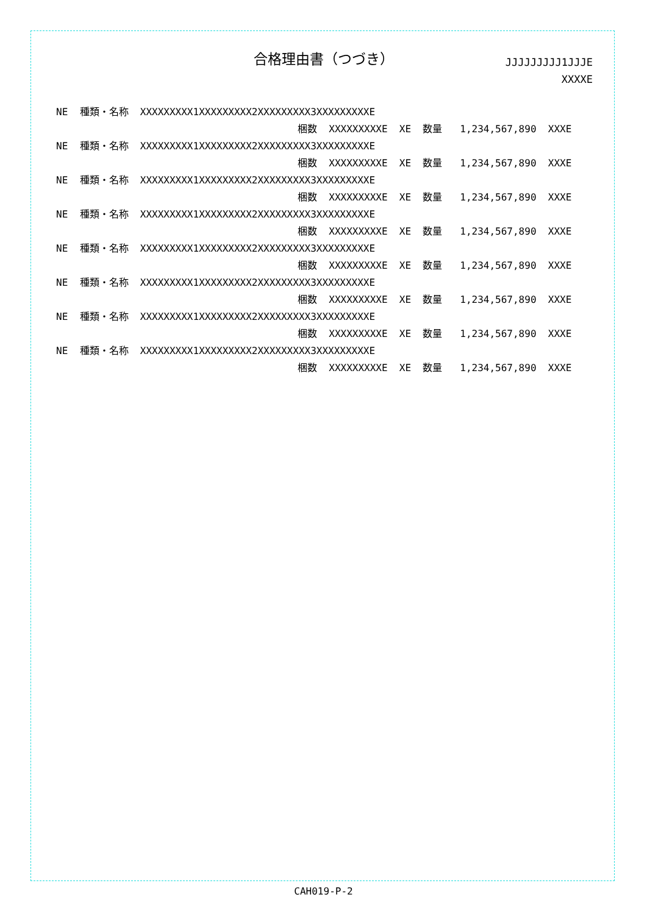合格理由書（つづき）
JJJJJJJJJ1JJJE
XXXXE
NE 種類・名称 XXXXXXXXX1XXXXXXXXX2XXXXXXXXX3XXXXXXXXXE
梱数 XXXXXXXXXE XE 数量 1,234,567,890 XXXE
NE 種類・名称 XXXXXXXXX1XXXXXXXXX2XXXXXXXXX3XXXXXXXXXE
梱数 XXXXXXXXXE XE 数量 1,234,567,890 XXXE
NE 種類・名称 XXXXXXXXX1XXXXXXXXX2XXXXXXXXX3XXXXXXXXXE
梱数 XXXXXXXXXE XE 数量 1,234,567,890 XXXE
NE 種類・名称 XXXXXXXXX1XXXXXXXXX2XXXXXXXXX3XXXXXXXXXE
梱数 XXXXXXXXXE XE 数量 1,234,567,890 XXXE
NE 種類・名称 XXXXXXXXX1XXXXXXXXX2XXXXXXXXX3XXXXXXXXXE
梱数 XXXXXXXXXE XE 数量 1,234,567,890 XXXE
NE 種類・名称 XXXXXXXXX1XXXXXXXXX2XXXXXXXXX3XXXXXXXXXE
梱数 XXXXXXXXXE XE 数量 1,234,567,890 XXXE
NE 種類・名称 XXXXXXXXX1XXXXXXXXX2XXXXXXXXX3XXXXXXXXXE
梱数 XXXXXXXXXE XE 数量 1,234,567,890 XXXE
NE 種類・名称 XXXXXXXXX1XXXXXXXXX2XXXXXXXXX3XXXXXXXXXE
梱数 XXXXXXXXXE XE 数量 1,234,567,890 XXXE
CAH019-P-2